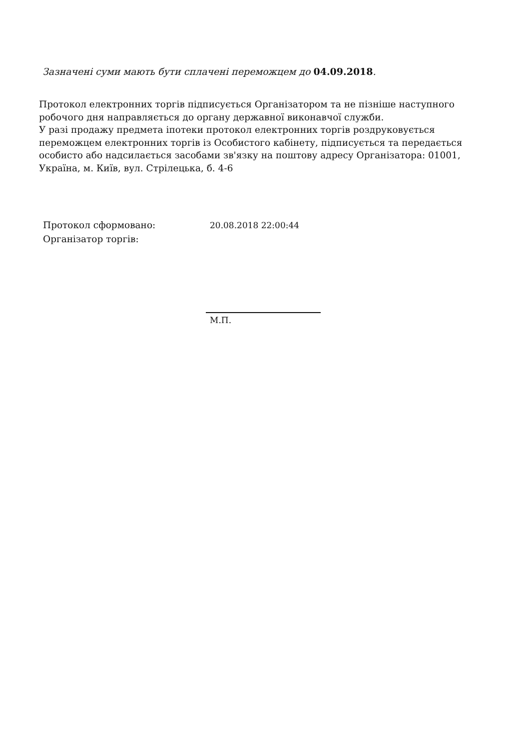Зазначені суми мають бути сплачені переможцем до 04.09.2018.
Протокол електронних торгів підписується Організатором та не пізніше наступного робочого дня направляється до органу державної виконавчої служби.
У разі продажу предмета іпотеки протокол електронних торгів роздруковується переможцем електронних торгів із Особистого кабінету, підписується та передається особисто або надсилається засобами зв'язку на поштову адресу Організатора: 01001, Україна, м. Київ, вул. Стрілецька, б. 4-6
Протокол сформовано:
Організатор торгів:
20.08.2018 22:00:44
М.П.